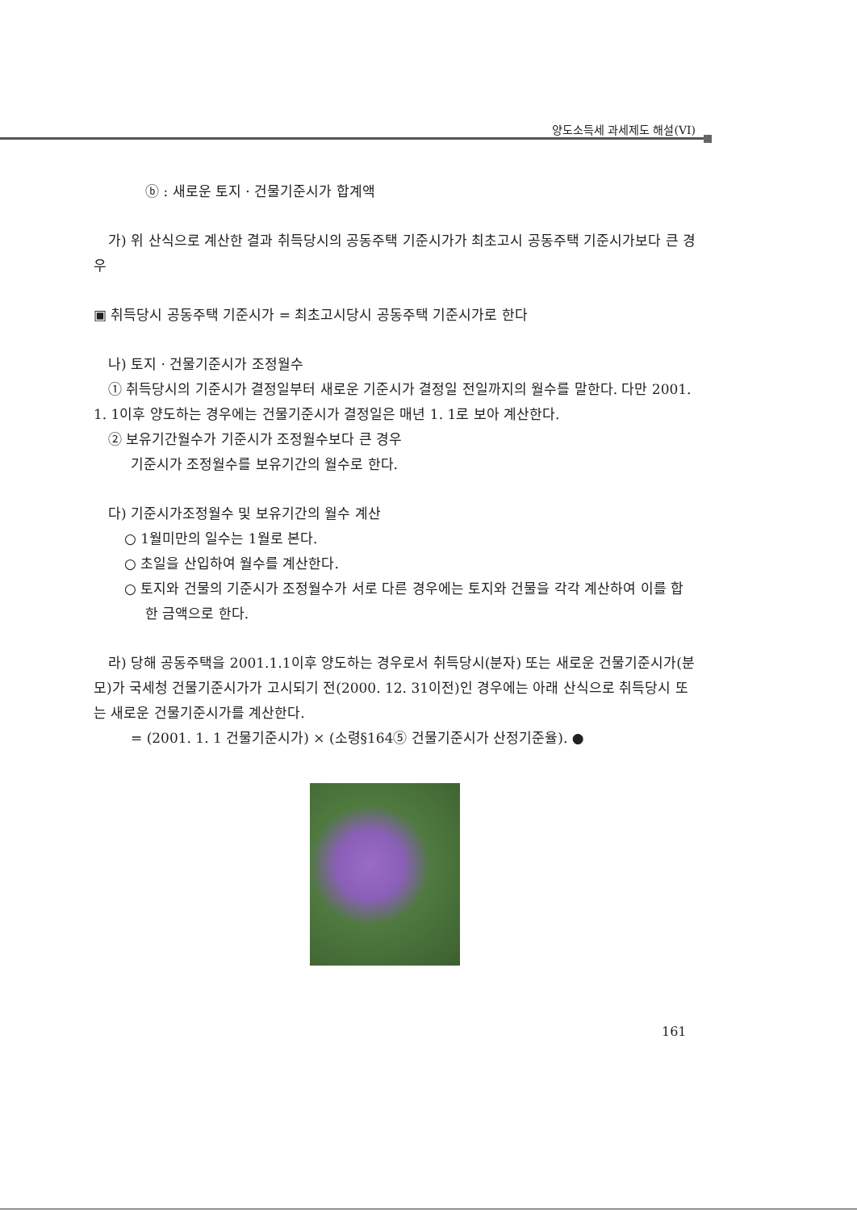양도소득세 과세제도 해설(VI)
ⓑ : 새로운 토지 · 건물기준시가 합계액
가) 위 산식으로 계산한 결과 취득당시의 공동주택 기준시가가 최초고시 공동주택 기준시가보다 큰 경우
▣ 취득당시 공동주택 기준시가 = 최초고시당시 공동주택 기준시가로 한다
나) 토지 · 건물기준시가 조정월수
① 취득당시의 기준시가 결정일부터 새로운 기준시가 결정일 전일까지의 월수를 말한다. 다만 2001. 1. 1이후 양도하는 경우에는 건물기준시가 결정일은 매년 1. 1로 보아 계산한다.
② 보유기간월수가 기준시가 조정월수보다 큰 경우
기준시가 조정월수를 보유기간의 월수로 한다.
다) 기준시가조정월수 및 보유기간의 월수 계산
○ 1월미만의 일수는 1월로 본다.
○ 초일을 산입하여 월수를 계산한다.
○ 토지와 건물의 기준시가 조정월수가 서로 다른 경우에는 토지와 건물을 각각 계산하여 이를 합한 금액으로 한다.
라) 당해 공동주택을 2001.1.1이후 양도하는 경우로서 취득당시(분자) 또는 새로운 건물기준시가(분모)가 국세청 건물기준시가가 고시되기 전(2000. 12. 31이전)인 경우에는 아래 산식으로 취득당시 또는 새로운 건물기준시가를 계산한다.
= (2001. 1. 1 건물기준시가) × (소령§164⑤ 건물기준시가 산정기준율). ●
161